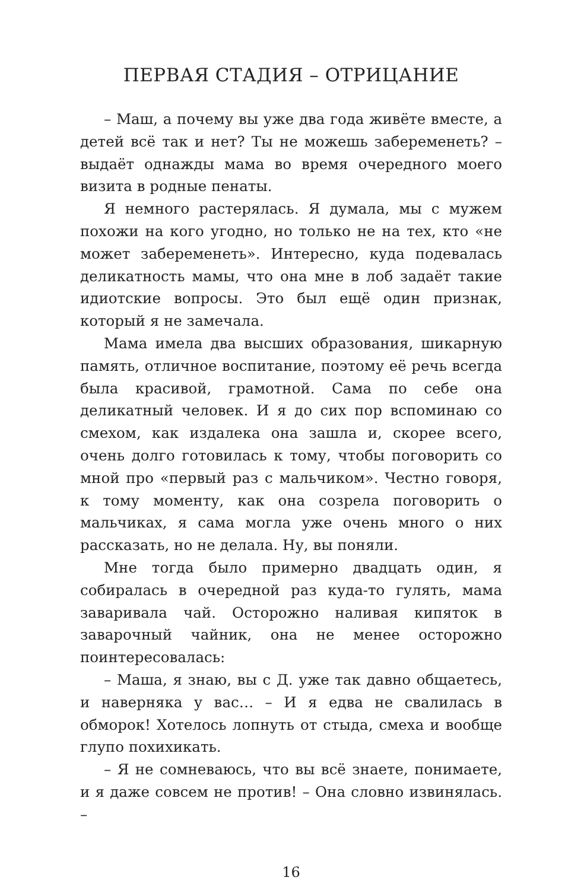ПЕРВАЯ СТАДИЯ – ОТРИЦАНИЕ
– Маш, а почему вы уже два года живёте вместе, а детей всё так и нет? Ты не можешь забеременеть? – выдаёт однажды мама во время очередного моего визита в родные пенаты.
Я немного растерялась. Я думала, мы с мужем похожи на кого угодно, но только не на тех, кто «не может забеременеть». Интересно, куда подевалась деликатность мамы, что она мне в лоб задаёт такие идиотские вопросы. Это был ещё один признак, который я не замечала.
Мама имела два высших образования, шикарную память, отличное воспитание, поэтому её речь всегда была красивой, грамотной. Сама по себе она деликатный человек. И я до сих пор вспоминаю со смехом, как издалека она зашла и, скорее всего, очень долго готовилась к тому, чтобы поговорить со мной про «первый раз с мальчиком». Честно говоря, к тому моменту, как она созрела поговорить о мальчиках, я сама могла уже очень много о них рассказать, но не делала. Ну, вы поняли.
Мне тогда было примерно двадцать один, я собиралась в очередной раз куда-то гулять, мама заваривала чай. Осторожно наливая кипяток в заварочный чайник, она не менее осторожно поинтересовалась:
– Маша, я знаю, вы с Д. уже так давно общаетесь, и наверняка у вас… – И я едва не свалилась в обморок! Хотелось лопнуть от стыда, смеха и вообще глупо похихикать.
– Я не сомневаюсь, что вы всё знаете, понимаете, и я даже совсем не против! – Она словно извинялась. –
16